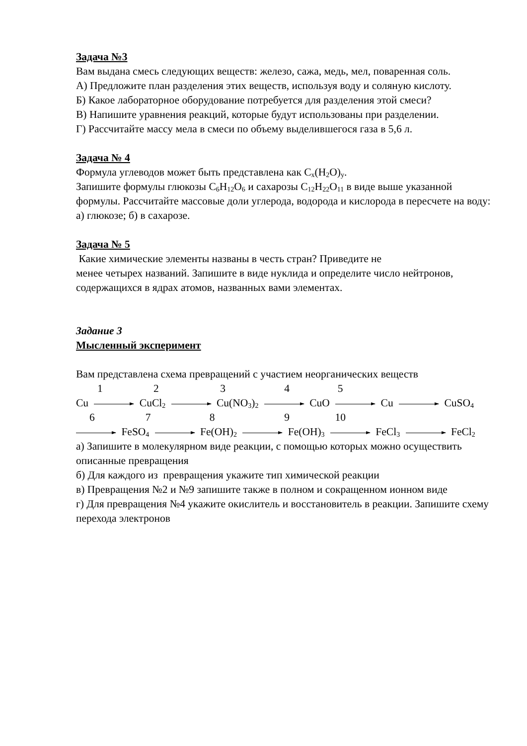Задача №3
Вам выдана смесь следующих веществ: железо, сажа, медь, мел, поваренная соль.
А) Предложите план разделения этих веществ, используя воду и соляную кислоту.
Б) Какое лабораторное оборудование потребуется для разделения этой смеси?
В) Напишите уравнения реакций, которые будут использованы при разделении.
Г) Рассчитайте массу мела в смеси по объему выделившегося газа в 5,6 л.
Задача № 4
Формула углеводов может быть представлена как C<sub>x</sub>(H<sub>2</sub>O)<sub>y</sub>.
Запишите формулы глюкозы C<sub>6</sub>H<sub>12</sub>O<sub>6</sub> и сахарозы C<sub>12</sub>H<sub>22</sub>O<sub>11</sub> в виде выше указанной формулы. Рассчитайте массовые доли углерода, водорода и кислорода в пересчете на воду: а) глюкозе; б) в сахарозе.
Задача № 5
Какие химические элементы названы в честь стран? Приведите не
менее четырех названий. Запишите в виде нуклида и определите число нейтронов, содержащихся в ядрах атомов, названных вами элементах.
Задание 3
Мысленный эксперимент
Вам представлена схема превращений с участием неорганических веществ
1 2 3 4 5
Cu CuCl<sub>2</sub> Cu(NO<sub>3</sub>)<sub>2</sub> CuO Cu CuSO<sub>4</sub>
6 7 8 9 10
FeSO<sub>4</sub> Fe(OH)<sub>2</sub> Fe(OH)<sub>3</sub> FeCl<sub>3</sub> FeCl<sub>2</sub>
а) Запишите в молекулярном виде реакции, с помощью которых можно осуществить описанные превращения
б) Для каждого из превращения укажите тип химической реакции
в) Превращения №2 и №9 запишите также в полном и сокращенном ионном виде
г) Для превращения №4 укажите окислитель и восстановитель в реакции. Запишите схему перехода электронов